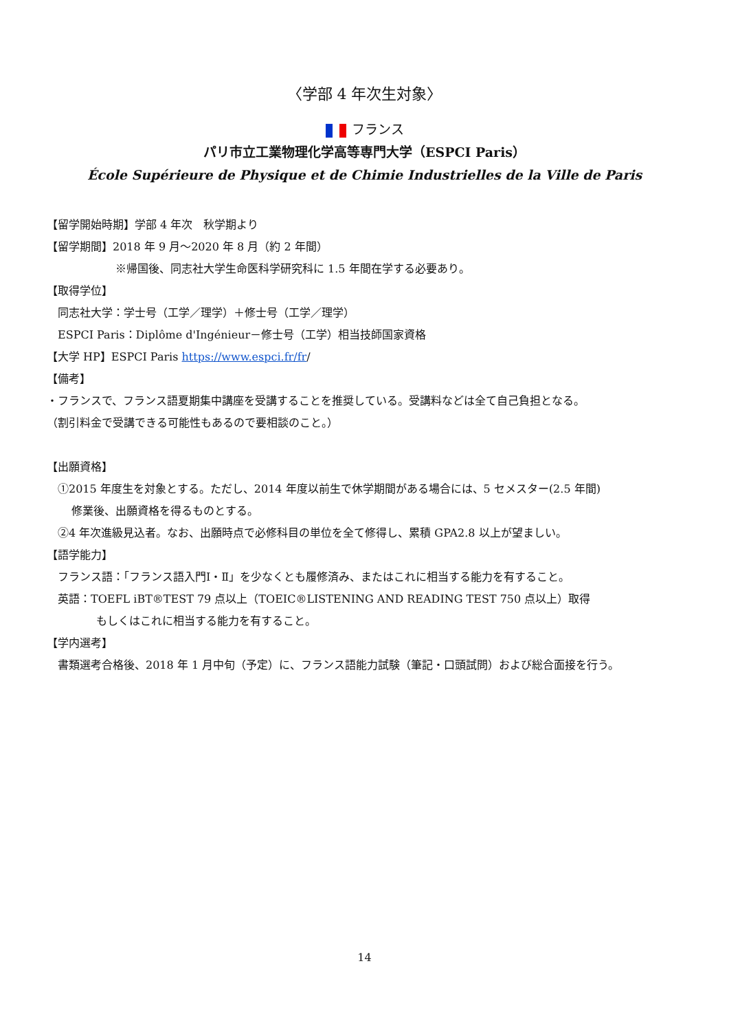〈学部 4 年次生対象〉
フランス
パリ市立工業物理化学高等専門大学（ESPCI Paris）
École Supérieure de Physique et de Chimie Industrielles de la Ville de Paris
【留学開始時期】学部 4 年次　秋学期より
【留学期間】2018 年 9 月～2020 年 8 月（約 2 年間）
※帰国後、同志社大学生命医科学研究科に 1.5 年間在学する必要あり。
【取得学位】
同志社大学：学士号（工学／理学）＋修士号（工学／理学）
ESPCI Paris：Diplôme d'Ingénieur－修士号（工学）相当技師国家資格
【大学 HP】ESPCI Paris https://www.espci.fr/fr/
【備考】
・フランスで、フランス語夏期集中講座を受講することを推奨している。受講料などは全て自己負担となる。
（割引料金で受講できる可能性もあるので要相談のこと。）
【出願資格】
①2015 年度生を対象とする。ただし、2014 年度以前生で休学期間がある場合には、5 セメスター(2.5 年間)
修業後、出願資格を得るものとする。
②4 年次進級見込者。なお、出願時点で必修科目の単位を全て修得し、累積 GPA2.8 以上が望ましい。
【語学能力】
フランス語：「フランス語入門Ⅰ・Ⅱ」を少なくとも履修済み、またはこれに相当する能力を有すること。
英語：TOEFL iBT®TEST 79 点以上（TOEIC®LISTENING AND READING TEST 750 点以上）取得
もしくはこれに相当する能力を有すること。
【学内選考】
書類選考合格後、2018 年 1 月中旬（予定）に、フランス語能力試験（筆記・口頭試問）および総合面接を行う。
14